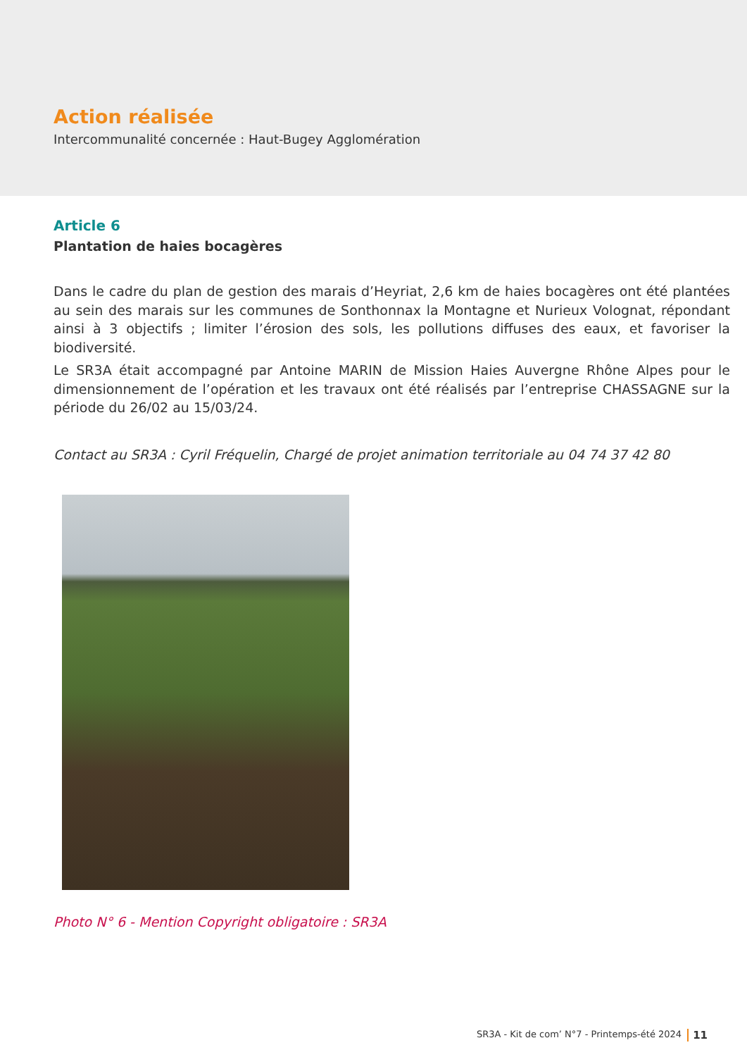Action réalisée
Intercommunalité concernée : Haut-Bugey Agglomération
Article 6
Plantation de haies bocagères
Dans le cadre du plan de gestion des marais d’Heyriat, 2,6 km de haies bocagères ont été plantées au sein des marais sur les communes de Sonthonnax la Montagne et Nurieux Volognat, répondant ainsi à 3 objectifs ; limiter l’érosion des sols, les pollutions diffuses des eaux, et favoriser la biodiversité.
Le SR3A était accompagné par Antoine MARIN de Mission Haies Auvergne Rhône Alpes pour le dimensionnement de l’opération et les travaux ont été réalisés par l’entreprise CHASSAGNE sur la période du 26/02 au 15/03/24.
Contact au SR3A : Cyril Fréquelin, Chargé de projet animation territoriale au 04 74 37 42 80
Photo N° 6 - Mention Copyright obligatoire : SR3A
SR3A - Kit de com’ N°7 - Printemps-été 2024 11